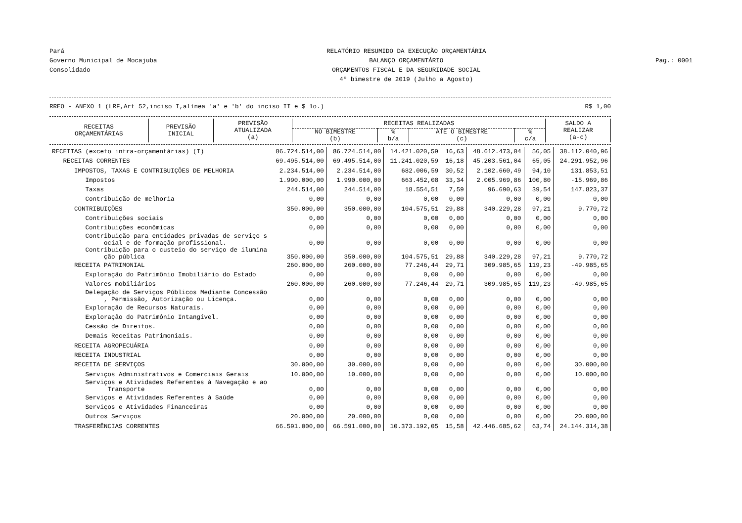Pará
Governo Municipal de Mocajuba
Consolidado
RELATÓRIO RESUMIDO DA EXECUÇÃO ORÇAMENTÁRIA
BALANÇO ORÇAMENTÁRIO
ORÇAMENTOS FISCAL E DA SEGURIDADE SOCIAL
4º bimestre de 2019 (Julho a Agosto)
Pag.: 0001
RREO - ANEXO 1 (LRF,Art 52,inciso I,alínea 'a' e 'b' do inciso II e $ 1o.) R$ 1,00
| RECEITAS ORÇAMENTÁRIAS | PREVISÃO INICIAL | PREVISÃO ATUALIZADA (a) | RECEITAS REALIZADAS | | | | SALDO A REALIZAR (a-c) |
| --- | --- | --- | --- | --- | --- | --- | --- |
| | | | NO BIMESTRE (b) | % b/a | ATÉ O BIMESTRE (c) | % c/a | |
| RECEITAS (exceto intra-orçamentárias) (I) | 86.724.514,00 | 86.724.514,00 | 14.421.020,59 | 16,63 | 48.612.473,04 | 56,05 | 38.112.040,96 |
| RECEITAS CORRENTES | 69.495.514,00 | 69.495.514,00 | 11.241.020,59 | 16,18 | 45.203.561,04 | 65,05 | 24.291.952,96 |
| IMPOSTOS, TAXAS E CONTRIBUIÇÕES DE MELHORIA | 2.234.514,00 | 2.234.514,00 | 682.006,59 | 30,52 | 2.102.660,49 | 94,10 | 131.853,51 |
| Impostos | 1.990.000,00 | 1.990.000,00 | 663.452,08 | 33,34 | 2.005.969,86 | 100,80 | -15.969,86 |
| Taxas | 244.514,00 | 244.514,00 | 18.554,51 | 7,59 | 96.690,63 | 39,54 | 147.823,37 |
| Contribuição de melhoria | 0,00 | 0,00 | 0,00 | 0,00 | 0,00 | 0,00 | 0,00 |
| CONTRIBUIÇÕES | 350.000,00 | 350.000,00 | 104.575,51 | 29,88 | 340.229,28 | 97,21 | 9.770,72 |
| Contribuições sociais | 0,00 | 0,00 | 0,00 | 0,00 | 0,00 | 0,00 | 0,00 |
| Contribuições econômicas | 0,00 | 0,00 | 0,00 | 0,00 | 0,00 | 0,00 | 0,00 |
| Contribuição para entidades privadas de serviço s ocial e de formação profissional. | 0,00 | 0,00 | 0,00 | 0,00 | 0,00 | 0,00 | 0,00 |
| Contribuição para o custeio do serviço de ilumina ção pública | 350.000,00 | 350.000,00 | 104.575,51 | 29,88 | 340.229,28 | 97,21 | 9.770,72 |
| RECEITA PATRIMONIAL | 260.000,00 | 260.000,00 | 77.246,44 | 29,71 | 309.985,65 | 119,23 | -49.985,65 |
| Exploração do Patrimônio Imobiliário do Estado | 0,00 | 0,00 | 0,00 | 0,00 | 0,00 | 0,00 | 0,00 |
| Valores mobiliários | 260.000,00 | 260.000,00 | 77.246,44 | 29,71 | 309.985,65 | 119,23 | -49.985,65 |
| Delegação de Serviços Públicos Mediante Concessão , Permissão, Autorização ou Licença. | 0,00 | 0,00 | 0,00 | 0,00 | 0,00 | 0,00 | 0,00 |
| Exploração de Recursos Naturais. | 0,00 | 0,00 | 0,00 | 0,00 | 0,00 | 0,00 | 0,00 |
| Exploração do Patrimônio Intangível. | 0,00 | 0,00 | 0,00 | 0,00 | 0,00 | 0,00 | 0,00 |
| Cessão de Direitos. | 0,00 | 0,00 | 0,00 | 0,00 | 0,00 | 0,00 | 0,00 |
| Demais Receitas Patrimoniais. | 0,00 | 0,00 | 0,00 | 0,00 | 0,00 | 0,00 | 0,00 |
| RECEITA AGROPECUÁRIA | 0,00 | 0,00 | 0,00 | 0,00 | 0,00 | 0,00 | 0,00 |
| RECEITA INDUSTRIAL | 0,00 | 0,00 | 0,00 | 0,00 | 0,00 | 0,00 | 0,00 |
| RECEITA DE SERVIÇOS | 30.000,00 | 30.000,00 | 0,00 | 0,00 | 0,00 | 0,00 | 30.000,00 |
| Serviços Administrativos e Comerciais Gerais | 10.000,00 | 10.000,00 | 0,00 | 0,00 | 0,00 | 0,00 | 10.000,00 |
| Serviços e Atividades Referentes à Navegação e ao Transporte | 0,00 | 0,00 | 0,00 | 0,00 | 0,00 | 0,00 | 0,00 |
| Serviços e Atividades Referentes à Saúde | 0,00 | 0,00 | 0,00 | 0,00 | 0,00 | 0,00 | 0,00 |
| Serviços e Atividades Financeiras | 0,00 | 0,00 | 0,00 | 0,00 | 0,00 | 0,00 | 0,00 |
| Outros Serviços | 20.000,00 | 20.000,00 | 0,00 | 0,00 | 0,00 | 0,00 | 20.000,00 |
| TRASFERÊNCIAS CORRENTES | 66.591.000,00 | 66.591.000,00 | 10.373.192,05 | 15,58 | 42.446.685,62 | 63,74 | 24.144.314,38 |